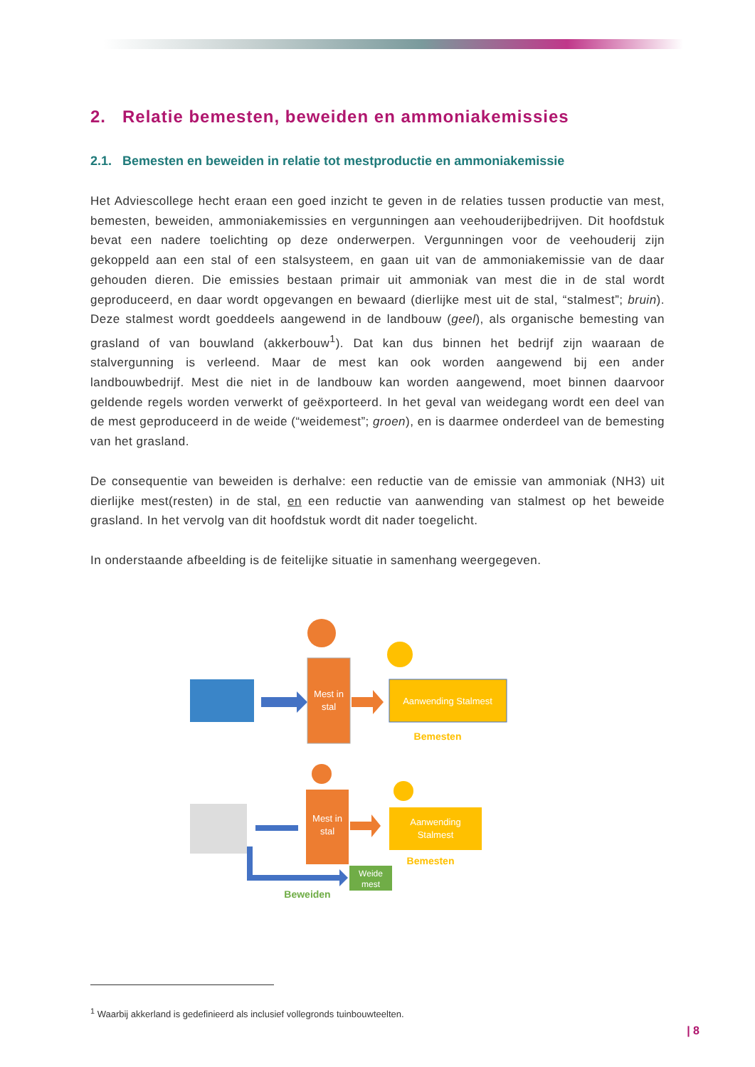2. Relatie bemesten, beweiden en ammoniakemissies
2.1. Bemesten en beweiden in relatie tot mestproductie en ammoniakemissie
Het Adviescollege hecht eraan een goed inzicht te geven in de relaties tussen productie van mest, bemesten, beweiden, ammoniakemissies en vergunningen aan veehouderijbedrijven. Dit hoofdstuk bevat een nadere toelichting op deze onderwerpen. Vergunningen voor de veehouderij zijn gekoppeld aan een stal of een stalsysteem, en gaan uit van de ammoniakemissie van de daar gehouden dieren. Die emissies bestaan primair uit ammoniak van mest die in de stal wordt geproduceerd, en daar wordt opgevangen en bewaard (dierlijke mest uit de stal, “stalmest”; bruin). Deze stalmest wordt goeddeels aangewend in de landbouw (geel), als organische bemesting van grasland of van bouwland (akkerbouw<sup>1</sup>). Dat kan dus binnen het bedrijf zijn waaraan de stalvergunning is verleend. Maar de mest kan ook worden aangewend bij een ander landbouwbedrijf. Mest die niet in de landbouw kan worden aangewend, moet binnen daarvoor geldende regels worden verwerkt of geëxporteerd. In het geval van weidegang wordt een deel van de mest geproduceerd in de weide (“weidemest”; groen), en is daarmee onderdeel van de bemesting van het grasland.
De consequentie van beweiden is derhalve: een reductie van de emissie van ammoniak (NH3) uit dierlijke mest(resten) in de stal, en een reductie van aanwending van stalmest op het beweide grasland. In het vervolg van dit hoofdstuk wordt dit nader toegelicht.
In onderstaande afbeelding is de feitelijke situatie in samenhang weergegeven.
Mest in
stal
Aanwending Stalmest
Bemesten
Mest in
stal
Aanwending
Stalmest
Bemesten
Weide
mest
Beweiden
<sup>1</sup> Waarbij akkerland is gedefinieerd als inclusief vollegronds tuinbouwteelten.
| 8